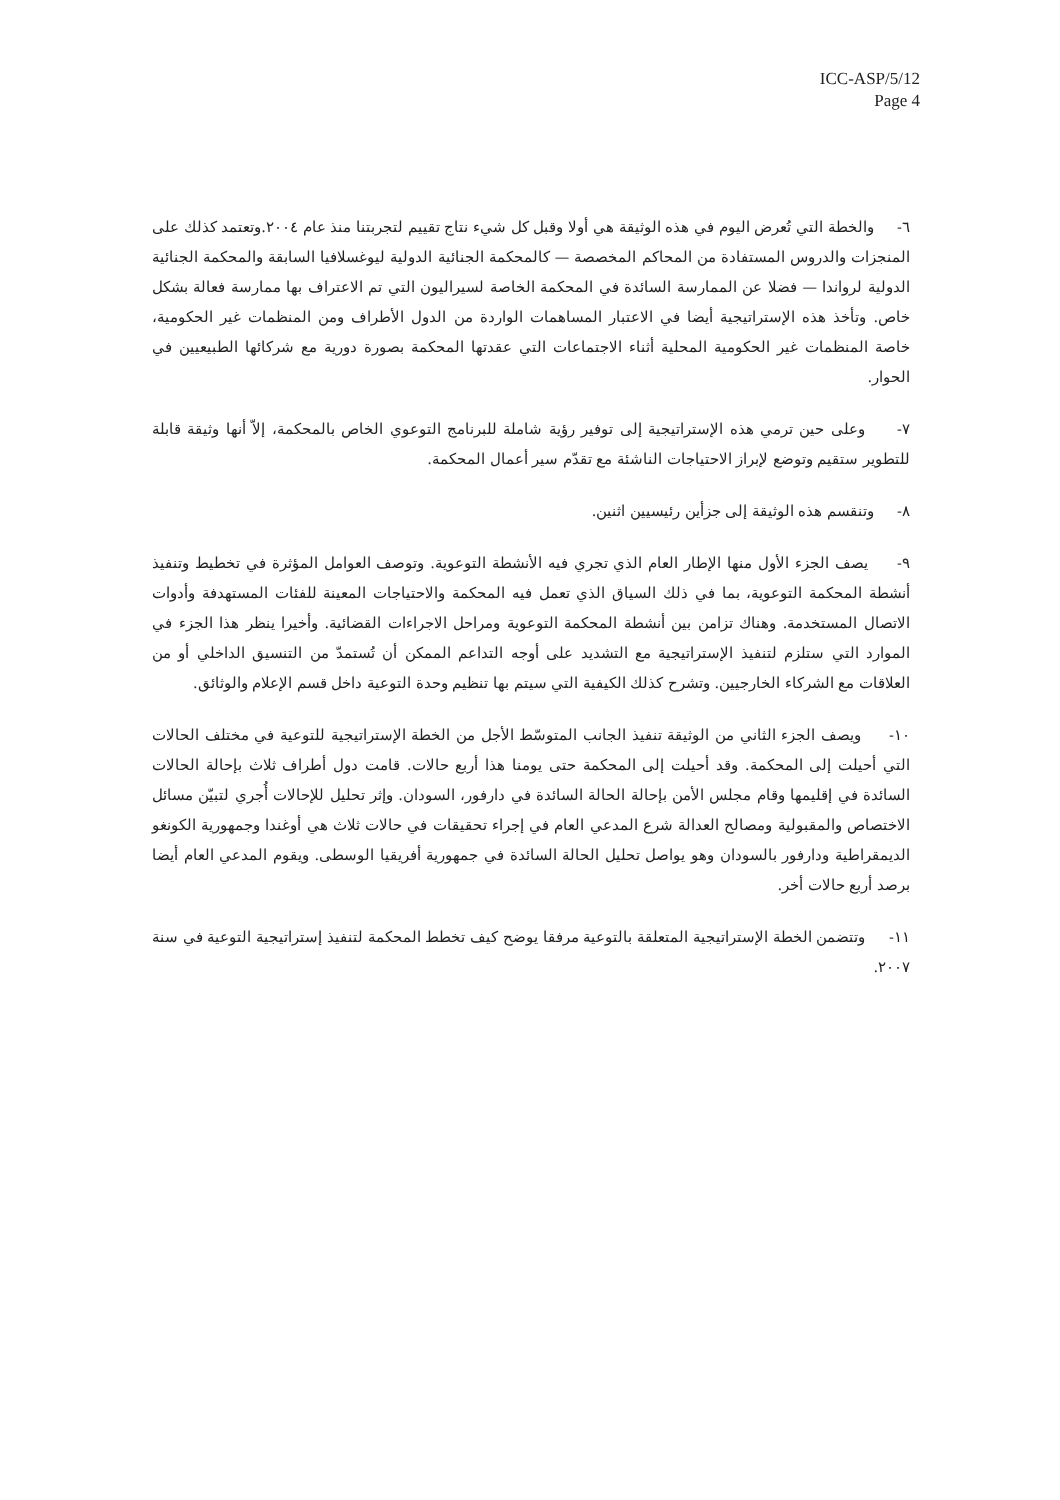ICC-ASP/5/12
Page 4
٦- والخطة التي تُعرض اليوم في هذه الوثيقة هي أولا وقبل كل شيء نتاج تقييم لتجربتنا منذ عام ٢٠٠٤.وتعتمد كذلك على المنجزات والدروس المستفادة من المحاكم المخصصة — كالمحكمة الجنائية الدولية ليوغسلافيا السابقة والمحكمة الجنائية الدولية لرواندا — فضلا عن الممارسة السائدة في المحكمة الخاصة لسيراليون التي تم الاعتراف بها ممارسة فعالة بشكل خاص. وتأخذ هذه الإستراتيجية أيضا في الاعتبار المساهمات الواردة من الدول الأطراف ومن المنظمات غير الحكومية، خاصة المنظمات غير الحكومية المحلية أثناء الاجتماعات التي عقدتها المحكمة بصورة دورية مع شركائها الطبيعيين في الحوار.
٧- وعلى حين ترمي هذه الإستراتيجية إلى توفير رؤية شاملة للبرنامج التوعوي الخاص بالمحكمة، إلاّ أنها وثيقة قابلة للتطوير ستقيم وتوضع لإبراز الاحتياجات الناشئة مع تقدّم سير أعمال المحكمة.
٨- وتنقسم هذه الوثيقة إلى جزأين رئيسيين اثنين.
٩- يصف الجزء الأول منها الإطار العام الذي تجري فيه الأنشطة التوعوية. وتوصف العوامل المؤثرة في تخطيط وتنفيذ أنشطة المحكمة التوعوية، بما في ذلك السياق الذي تعمل فيه المحكمة والاحتياجات المعينة للفئات المستهدفة وأدوات الاتصال المستخدمة. وهناك تزامن بين أنشطة المحكمة التوعوية ومراحل الاجراءات القضائية. وأخيرا ينظر هذا الجزء في الموارد التي ستلزم لتنفيذ الإستراتيجية مع التشديد على أوجه التداعم الممكن أن تُستمدّ من التنسيق الداخلي أو من العلاقات مع الشركاء الخارجيين. وتشرح كذلك الكيفية التي سيتم بها تنظيم وحدة التوعية داخل قسم الإعلام والوثائق.
١٠- ويصف الجزء الثاني من الوثيقة تنفيذ الجانب المتوسّط الأجل من الخطة الإستراتيجية للتوعية في مختلف الحالات التي أحيلت إلى المحكمة. وقد أحيلت إلى المحكمة حتى يومنا هذا أربع حالات. قامت دول أطراف ثلاث بإحالة الحالات السائدة في إقليمها وقام مجلس الأمن بإحالة الحالة السائدة في دارفور، السودان. وإثر تحليل للإحالات أُجري لتبيّن مسائل الاختصاص والمقبولية ومصالح العدالة شرع المدعي العام في إجراء تحقيقات في حالات ثلاث هي أوغندا وجمهورية الكونغو الديمقراطية ودارفور بالسودان وهو يواصل تحليل الحالة السائدة في جمهورية أفريقيا الوسطى. ويقوم المدعي العام أيضا برصد أربع حالات أخر.
١١- وتتضمن الخطة الإستراتيجية المتعلقة بالتوعية مرفقا يوضح كيف تخطط المحكمة لتنفيذ إستراتيجية التوعية في سنة ٢٠٠٧.